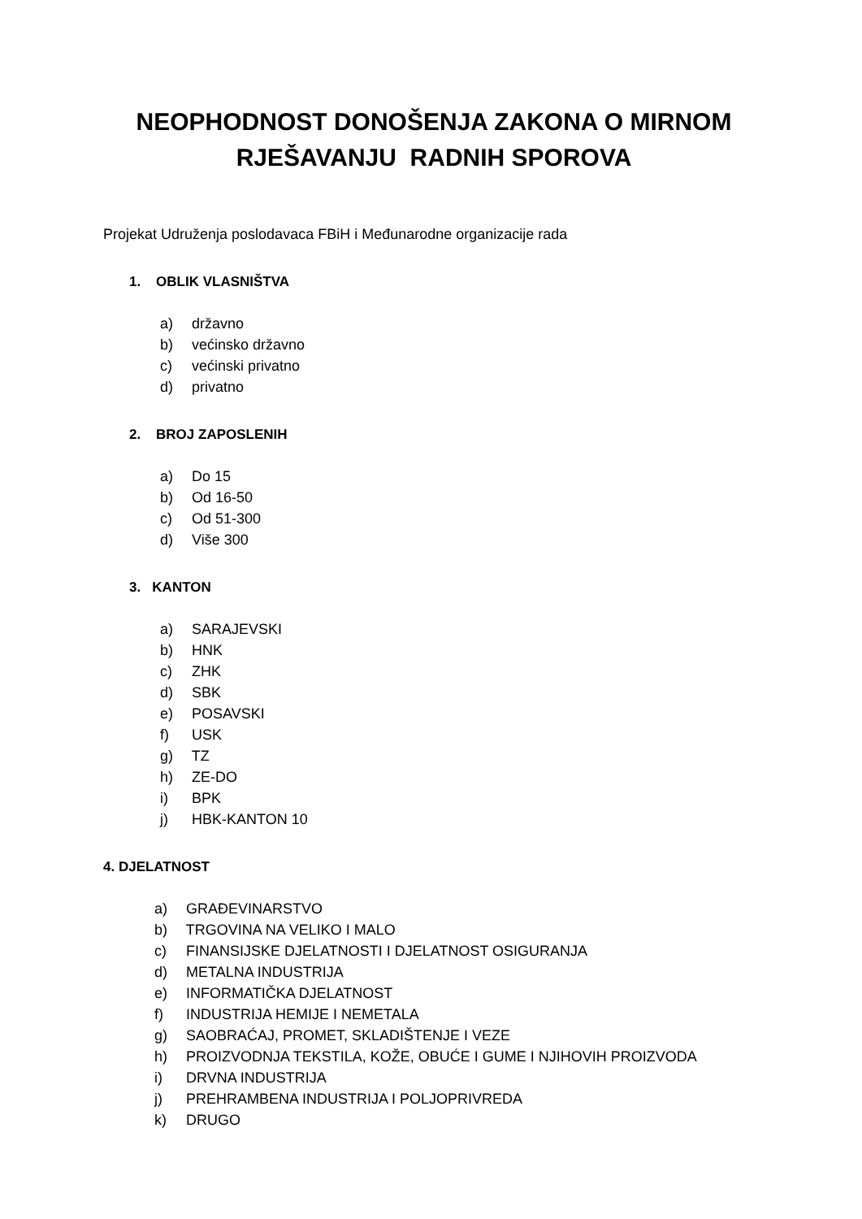NEOPHODNOST DONOŠENJA ZAKONA O MIRNOM
RJEŠAVANJU RADNIH SPOROVA
Projekat Udruženja poslodavaca FBiH i Međunarodne organizacije rada
1. OBLIK VLASNIŠTVA
a) državno
b) većinsko državno
c) većinski privatno
d) privatno
2. BROJ ZAPOSLENIH
a) Do 15
b) Od 16-50
c) Od 51-300
d) Više 300
3. KANTON
a) SARAJEVSKI
b) HNK
c) ZHK
d) SBK
e) POSAVSKI
f) USK
g) TZ
h) ZE-DO
i) BPK
j) HBK-KANTON 10
4. DJELATNOST
a) GRAĐEVINARSTVO
b) TRGOVINA NA VELIKO I MALO
c) FINANSIJSKE DJELATNOSTI I DJELATNOST OSIGURANJA
d) METALNA INDUSTRIJA
e) INFORMATIČKA DJELATNOST
f) INDUSTRIJA HEMIJE I NEMETALA
g) SAOBRAĆAJ, PROMET, SKLADIŠTENJE I VEZE
h) PROIZVODNJA TEKSTILA, KOŽE, OBUĆE I GUME I NJIHOVIH PROIZVODA
i) DRVNA INDUSTRIJA
j) PREHRAMBENA INDUSTRIJA I POLJOPRIVREDA
k) DRUGO